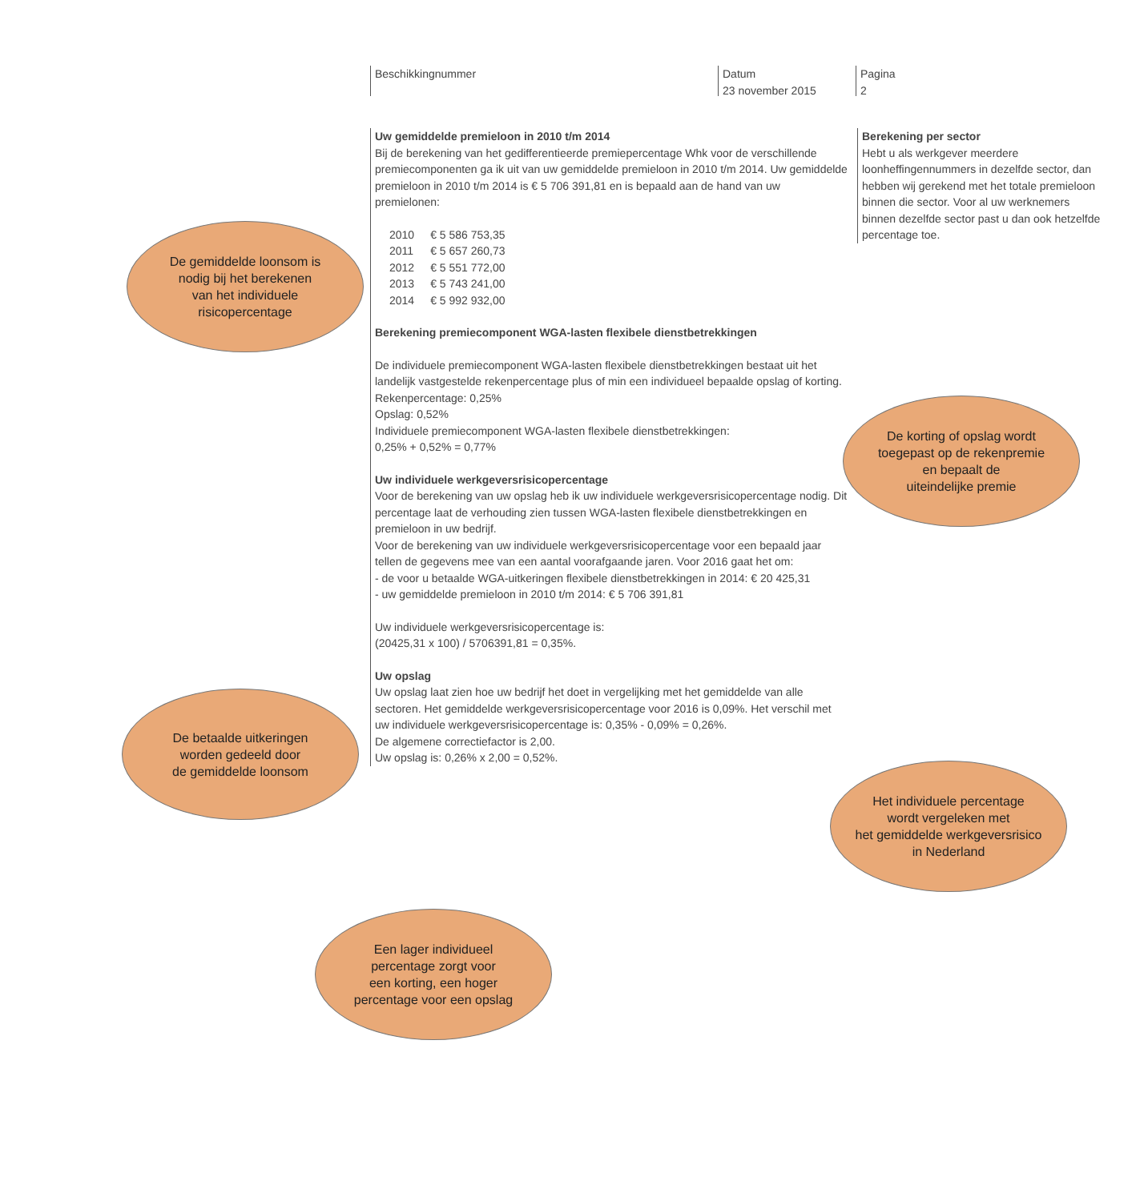Beschikkingnummer Datum
23 november 2015
Pagina
2
Uw gemiddelde premieloon in 2010 t/m 2014
Bij de berekening van het gedifferentieerde premiepercentage Whk voor de verschillende premiecomponenten ga ik uit van uw gemiddelde premieloon in 2010 t/m 2014. Uw gemiddelde premieloon in 2010 t/m 2014 is € 5 706 391,81 en is bepaald aan de hand van uw premielonen:
| 2010 | € 5 586 753,35 |
| 2011 | € 5 657 260,73 |
| 2012 | € 5 551 772,00 |
| 2013 | € 5 743 241,00 |
| 2014 | € 5 992 932,00 |
Berekening premiecomponent WGA-lasten flexibele dienstbetrekkingen
De individuele premiecomponent WGA-lasten flexibele dienstbetrekkingen bestaat uit het landelijk vastgestelde rekenpercentage plus of min een individueel bepaalde opslag of korting.
Rekenpercentage: 0,25%
Opslag: 0,52%
Individuele premiecomponent WGA-lasten flexibele dienstbetrekkingen:
0,25% + 0,52% = 0,77%
Uw individuele werkgeversrisicopercentage
Voor de berekening van uw opslag heb ik uw individuele werkgeversrisicopercentage nodig. Dit percentage laat de verhouding zien tussen WGA-lasten flexibele dienstbetrekkingen en premieloon in uw bedrijf.
Voor de berekening van uw individuele werkgeversrisicopercentage voor een bepaald jaar tellen de gegevens mee van een aantal voorafgaande jaren. Voor 2016 gaat het om:
- de voor u betaalde WGA-uitkeringen flexibele dienstbetrekkingen in 2014: € 20 425,31
- uw gemiddelde premieloon in 2010 t/m 2014: € 5 706 391,81
Uw individuele werkgeversrisicopercentage is:
(20425,31 x 100) / 5706391,81 = 0,35%.
Uw opslag
Uw opslag laat zien hoe uw bedrijf het doet in vergelijking met het gemiddelde van alle sectoren. Het gemiddelde werkgeversrisicopercentage voor 2016 is 0,09%. Het verschil met uw individuele werkgeversrisicopercentage is: 0,35% - 0,09% = 0,26%.
De algemene correctiefactor is 2,00.
Uw opslag is: 0,26% x 2,00 = 0,52%.
Berekening per sector
Hebt u als werkgever meerdere loonheffingennummers in dezelfde sector, dan hebben wij gerekend met het totale premieloon binnen die sector. Voor al uw werknemers binnen dezelfde sector past u dan ook hetzelfde percentage toe.
De gemiddelde loonsom is
nodig bij het berekenen
van het individuele
risicopercentage
De korting of opslag wordt
toegepast op de rekenpremie
en bepaalt de
uiteindelijke premie
De betaalde uitkeringen
worden gedeeld door
de gemiddelde loonsom
Het individuele percentage
wordt vergeleken met
het gemiddelde werkgeversrisico
in Nederland
Een lager individueel
percentage zorgt voor
een korting, een hoger
percentage voor een opslag